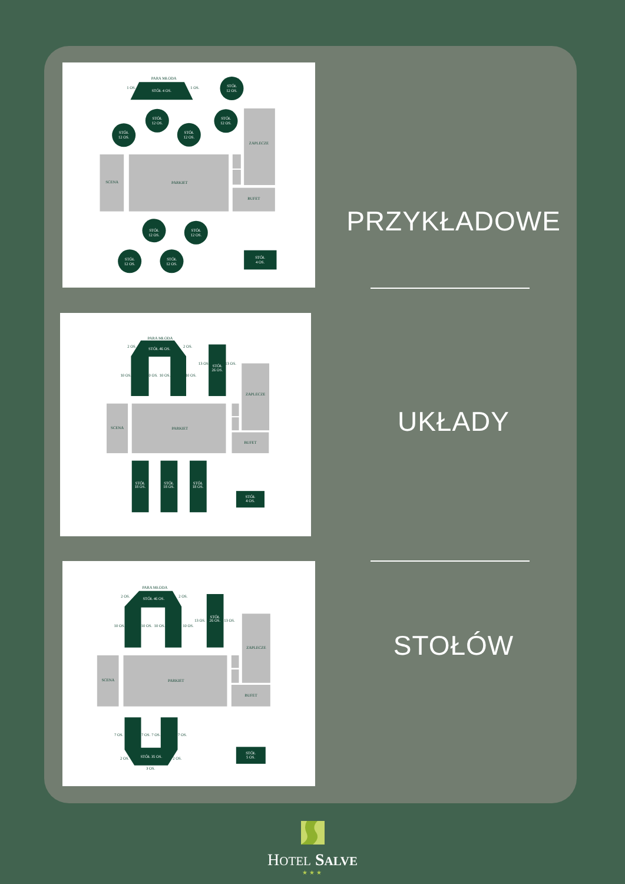PARA MŁODA
STÓŁ 4 OS.
1 OS.
1 OS.
STÓŁ
12 OS.
STÓŁ
12 OS.
STÓŁ
12 OS.
STÓŁ
12 OS.
STÓŁ
12 OS.
SCENA
PARKIET
ZAPLECZE
BUFET
STÓŁ
12 OS.
STÓŁ
12 OS.
STÓŁ
12 OS.
STÓŁ
12 OS.
STÓŁ
4 OS.
PRZYKŁADOWE
PARA MŁODA
STÓŁ 46 OS.
2 OS.
2 OS.
10 OS.
10 OS.
10 OS.
10 OS.
STÓŁ
26 OS.
13 OS.
13 OS.
SCENA
PARKIET
ZAPLECZE
BUFET
STÓŁ
18 OS.
STÓŁ
18 OS.
STÓŁ
18 OS.
STÓŁ
4 OS.
UKŁADY
PARA MŁODA
STÓŁ 46 OS.
2 OS.
2 OS.
10 OS.
10 OS.
10 OS.
10 OS.
STÓŁ
26 OS.
13 OS.
13 OS.
SCENA
PARKIET
ZAPLECZE
BUFET
STÓŁ 35 OS.
7 OS.
7 OS.
7 OS.
7 OS.
2 OS.
2 OS.
3 OS.
STÓŁ
5 OS.
STOŁÓW
HOTEL SALVE
★★★